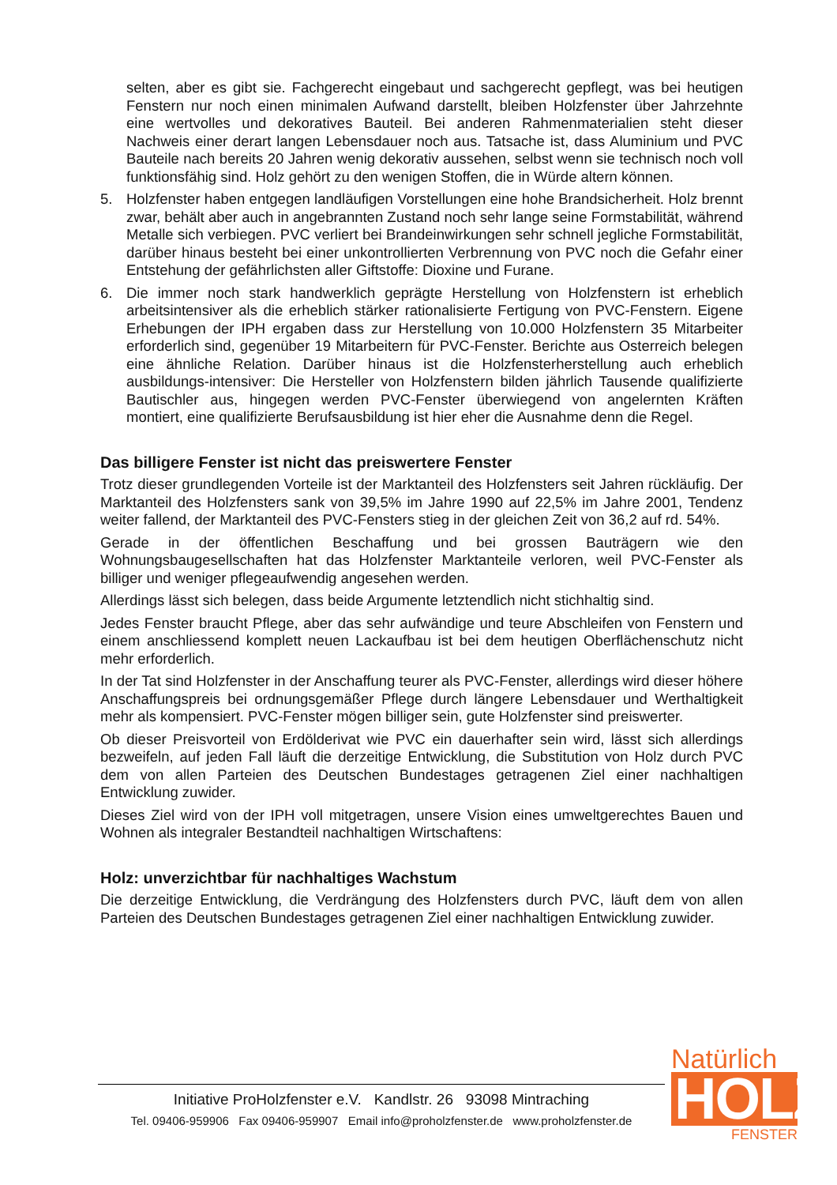selten, aber es gibt sie. Fachgerecht eingebaut und sachgerecht gepflegt, was bei heutigen Fenstern nur noch einen minimalen Aufwand darstellt, bleiben Holzfenster über Jahrzehnte eine wertvolles und dekoratives Bauteil. Bei anderen Rahmenmaterialien steht dieser Nachweis einer derart langen Lebensdauer noch aus. Tatsache ist, dass Aluminium und PVC Bauteile nach bereits 20 Jahren wenig dekorativ aussehen, selbst wenn sie technisch noch voll funktionsfähig sind. Holz gehört zu den wenigen Stoffen, die in Würde altern können.
5. Holzfenster haben entgegen landläufigen Vorstellungen eine hohe Brandsicherheit. Holz brennt zwar, behält aber auch in angebrannten Zustand noch sehr lange seine Formstabilität, während Metalle sich verbiegen. PVC verliert bei Brandeinwirkungen sehr schnell jegliche Formstabilität, darüber hinaus besteht bei einer unkontrollierten Verbrennung von PVC noch die Gefahr einer Entstehung der gefährlichsten aller Giftstoffe: Dioxine und Furane.
6. Die immer noch stark handwerklich geprägte Herstellung von Holzfenstern ist erheblich arbeitsintensiver als die erheblich stärker rationalisierte Fertigung von PVC-Fenstern. Eigene Erhebungen der IPH ergaben dass zur Herstellung von 10.000 Holzfenstern 35 Mitarbeiter erforderlich sind, gegenüber 19 Mitarbeitern für PVC-Fenster. Berichte aus Osterreich belegen eine ähnliche Relation. Darüber hinaus ist die Holzfensterherstellung auch erheblich ausbildungs-intensiver: Die Hersteller von Holzfenstern bilden jährlich Tausende qualifizierte Bautischler aus, hingegen werden PVC-Fenster überwiegend von angelernten Kräften montiert, eine qualifizierte Berufsausbildung ist hier eher die Ausnahme denn die Regel.
Das billigere Fenster ist nicht das preiswertere Fenster
Trotz dieser grundlegenden Vorteile ist der Marktanteil des Holzfensters seit Jahren rückläufig. Der Marktanteil des Holzfensters sank von 39,5% im Jahre 1990 auf 22,5% im Jahre 2001, Tendenz weiter fallend, der Marktanteil des PVC-Fensters stieg in der gleichen Zeit von 36,2 auf rd. 54%.
Gerade in der öffentlichen Beschaffung und bei grossen Bauträgern wie den Wohnungsbaugesellschaften hat das Holzfenster Marktanteile verloren, weil PVC-Fenster als billiger und weniger pflegeaufwendig angesehen werden.
Allerdings lässt sich belegen, dass beide Argumente letztendlich nicht stichhaltig sind.
Jedes Fenster braucht Pflege, aber das sehr aufwändige und teure Abschleifen von Fenstern und einem anschliessend komplett neuen Lackaufbau ist bei dem heutigen Oberflächenschutz nicht mehr erforderlich.
In der Tat sind Holzfenster in der Anschaffung teurer als PVC-Fenster, allerdings wird dieser höhere Anschaffungspreis bei ordnungsgemäßer Pflege durch längere Lebensdauer und Werthaltigkeit mehr als kompensiert. PVC-Fenster mögen billiger sein, gute Holzfenster sind preiswerter.
Ob dieser Preisvorteil von Erdölderivat wie PVC ein dauerhafter sein wird, lässt sich allerdings bezweifeln, auf jeden Fall läuft die derzeitige Entwicklung, die Substitution von Holz durch PVC dem von allen Parteien des Deutschen Bundestages getragenen Ziel einer nachhaltigen Entwicklung zuwider.
Dieses Ziel wird von der IPH voll mitgetragen, unsere Vision eines umweltgerechtes Bauen und Wohnen als integraler Bestandteil nachhaltigen Wirtschaftens:
Holz: unverzichtbar für nachhaltiges Wachstum
Die derzeitige Entwicklung, die Verdrängung des Holzfensters durch PVC, läuft dem von allen Parteien des Deutschen Bundestages getragenen Ziel einer nachhaltigen Entwicklung zuwider.
Initiative ProHolzfenster e.V. Kandlstr. 26 93098 Mintraching
Tel. 09406-959906 Fax 09406-959907 Email info@proholzfenster.de www.proholzfenster.de
Natürlich
HOLZ
FENSTER